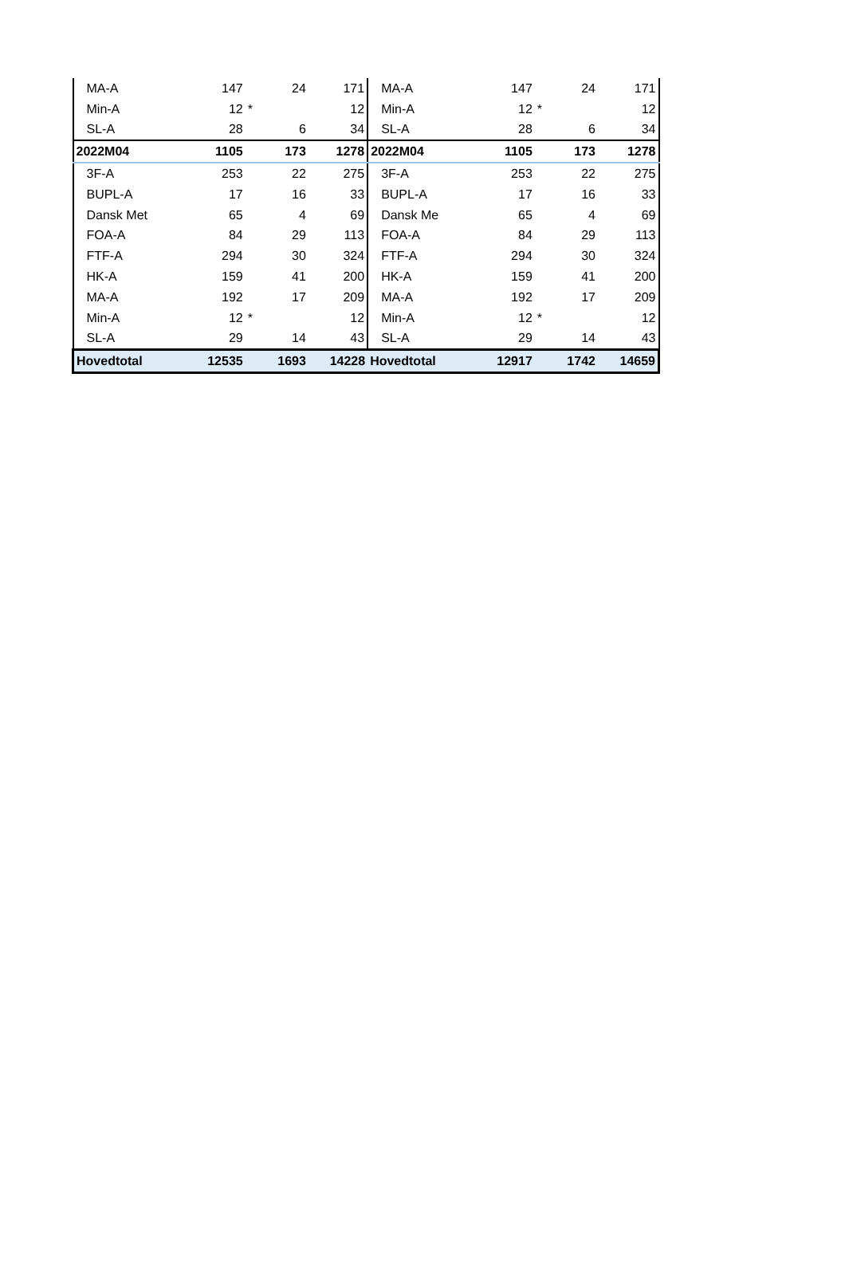| MA-A | 147 | | 24 | 171 | MA-A | 147 | | 24 | 171 |
| Min-A | 12 | * | | 12 | Min-A | 12 | * | | 12 |
| SL-A | 28 | | 6 | 34 | SL-A | 28 | | 6 | 34 |
| 2022M04 | 1105 | | 173 | 1278 | 2022M04 | 1105 | | 173 | 1278 |
| 3F-A | 253 | | 22 | 275 | 3F-A | 253 | | 22 | 275 |
| BUPL-A | 17 | | 16 | 33 | BUPL-A | 17 | | 16 | 33 |
| Dansk Met | 65 | | 4 | 69 | Dansk Me | 65 | | 4 | 69 |
| FOA-A | 84 | | 29 | 113 | FOA-A | 84 | | 29 | 113 |
| FTF-A | 294 | | 30 | 324 | FTF-A | 294 | | 30 | 324 |
| HK-A | 159 | | 41 | 200 | HK-A | 159 | | 41 | 200 |
| MA-A | 192 | | 17 | 209 | MA-A | 192 | | 17 | 209 |
| Min-A | 12 | * | | 12 | Min-A | 12 | * | | 12 |
| SL-A | 29 | | 14 | 43 | SL-A | 29 | | 14 | 43 |
| Hovedtotal | 12535 | | 1693 | 14228 | Hovedtotal | 12917 | | 1742 | 14659 |